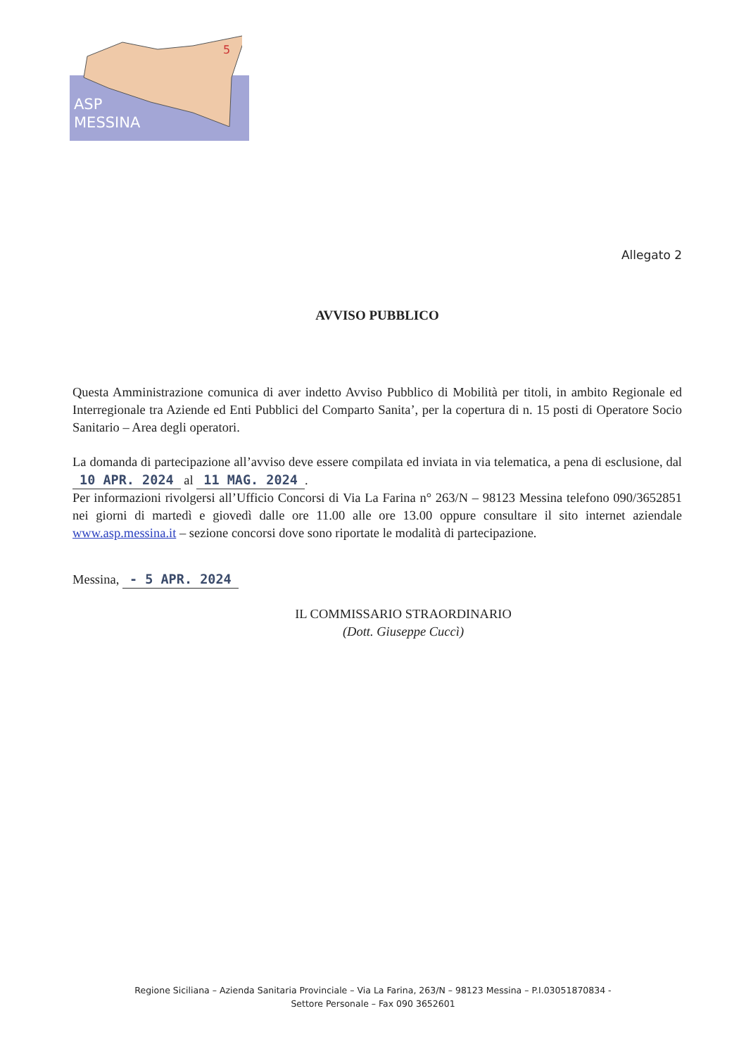5
ASP
MESSINA
Allegato 2
AVVISO PUBBLICO
Questa Amministrazione comunica di aver indetto Avviso Pubblico di Mobilità per titoli, in ambito Regionale ed Interregionale tra Aziende ed Enti Pubblici del Comparto Sanita’, per la copertura di n. 15 posti di Operatore Socio Sanitario – Area degli operatori.
La domanda di partecipazione all’avviso deve essere compilata ed inviata in via telematica, a pena di esclusione, dal 10 APR. 2024 al 11 MAG. 2024.
Per informazioni rivolgersi all’Ufficio Concorsi di Via La Farina n° 263/N – 98123 Messina telefono 090/3652851 nei giorni di martedì e giovedì dalle ore 11.00 alle ore 13.00 oppure consultare il sito internet aziendale www.asp.messina.it – sezione concorsi dove sono riportate le modalità di partecipazione.
Messina, - 5 APR. 2024
IL COMMISSARIO STRAORDINARIO
(Dott. Giuseppe Cuccì)
Regione Siciliana – Azienda Sanitaria Provinciale – Via La Farina, 263/N – 98123 Messina – P.I.03051870834 -
Settore Personale – Fax 090 3652601